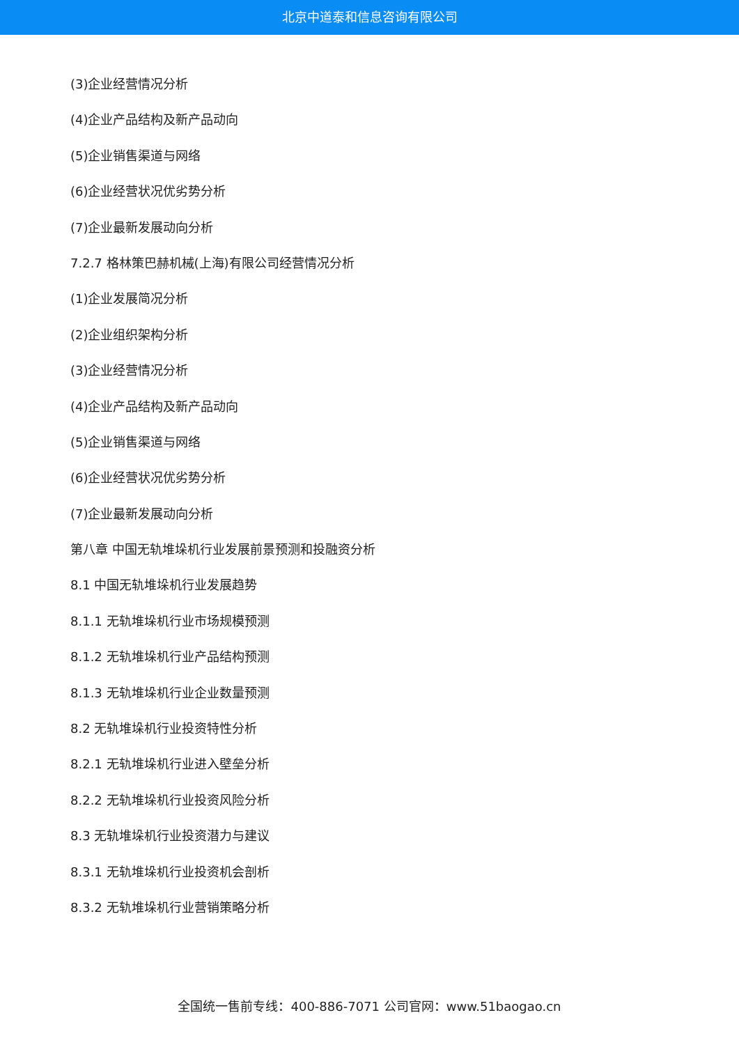北京中道泰和信息咨询有限公司
(3)企业经营情况分析
(4)企业产品结构及新产品动向
(5)企业销售渠道与网络
(6)企业经营状况优劣势分析
(7)企业最新发展动向分析
7.2.7 格林策巴赫机械(上海)有限公司经营情况分析
(1)企业发展简况分析
(2)企业组织架构分析
(3)企业经营情况分析
(4)企业产品结构及新产品动向
(5)企业销售渠道与网络
(6)企业经营状况优劣势分析
(7)企业最新发展动向分析
第八章 中国无轨堆垛机行业发展前景预测和投融资分析
8.1 中国无轨堆垛机行业发展趋势
8.1.1 无轨堆垛机行业市场规模预测
8.1.2 无轨堆垛机行业产品结构预测
8.1.3 无轨堆垛机行业企业数量预测
8.2 无轨堆垛机行业投资特性分析
8.2.1 无轨堆垛机行业进入壁垒分析
8.2.2 无轨堆垛机行业投资风险分析
8.3 无轨堆垛机行业投资潜力与建议
8.3.1 无轨堆垛机行业投资机会剖析
8.3.2 无轨堆垛机行业营销策略分析
全国统一售前专线：400-886-7071 公司官网：www.51baogao.cn